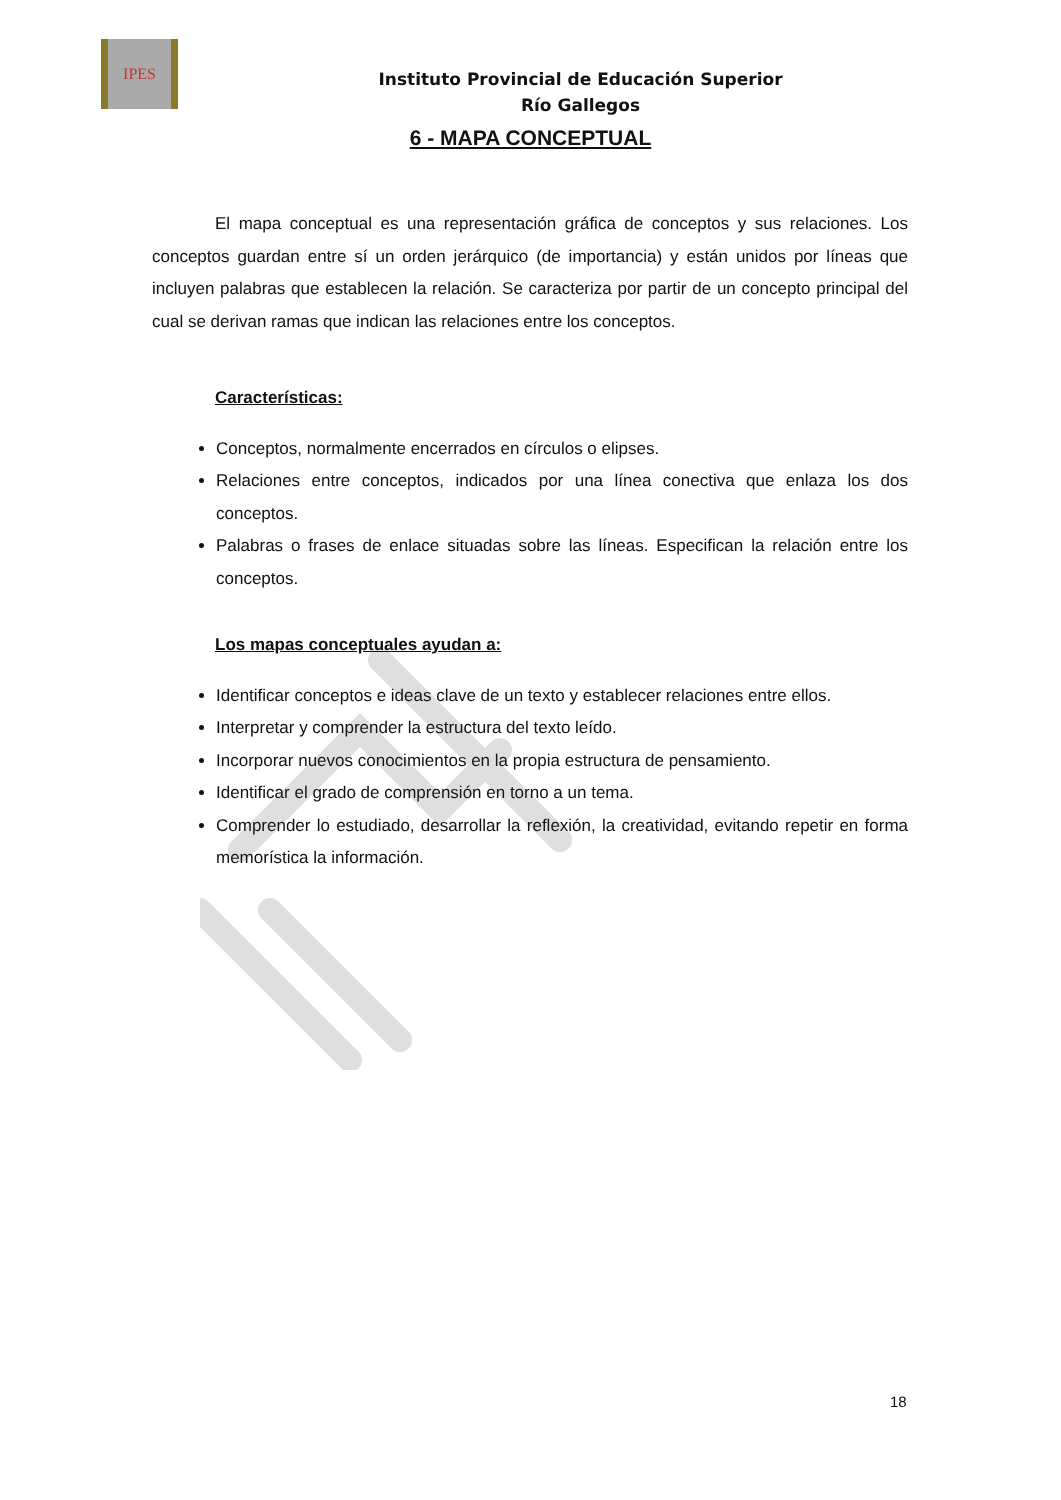IPES
Instituto Provincial de Educación Superior
Río Gallegos
6 - MAPA CONCEPTUAL
El mapa conceptual es una representación gráfica de conceptos y sus relaciones. Los conceptos guardan entre sí un orden jerárquico (de importancia) y están unidos por líneas que incluyen palabras que establecen la relación. Se caracteriza por partir de un concepto principal del cual se derivan ramas que indican las relaciones entre los conceptos.
Características:
Conceptos, normalmente encerrados en círculos o elipses.
Relaciones entre conceptos, indicados por una línea conectiva que enlaza los dos conceptos.
Palabras o frases de enlace situadas sobre las líneas. Especifican la relación entre los conceptos.
Los mapas conceptuales ayudan a:
Identificar conceptos e ideas clave de un texto y establecer relaciones entre ellos.
Interpretar y comprender la estructura del texto leído.
Incorporar nuevos conocimientos en la propia estructura de pensamiento.
Identificar el grado de comprensión en torno a un tema.
Comprender lo estudiado, desarrollar la reflexión, la creatividad, evitando repetir en forma memorística la información.
18